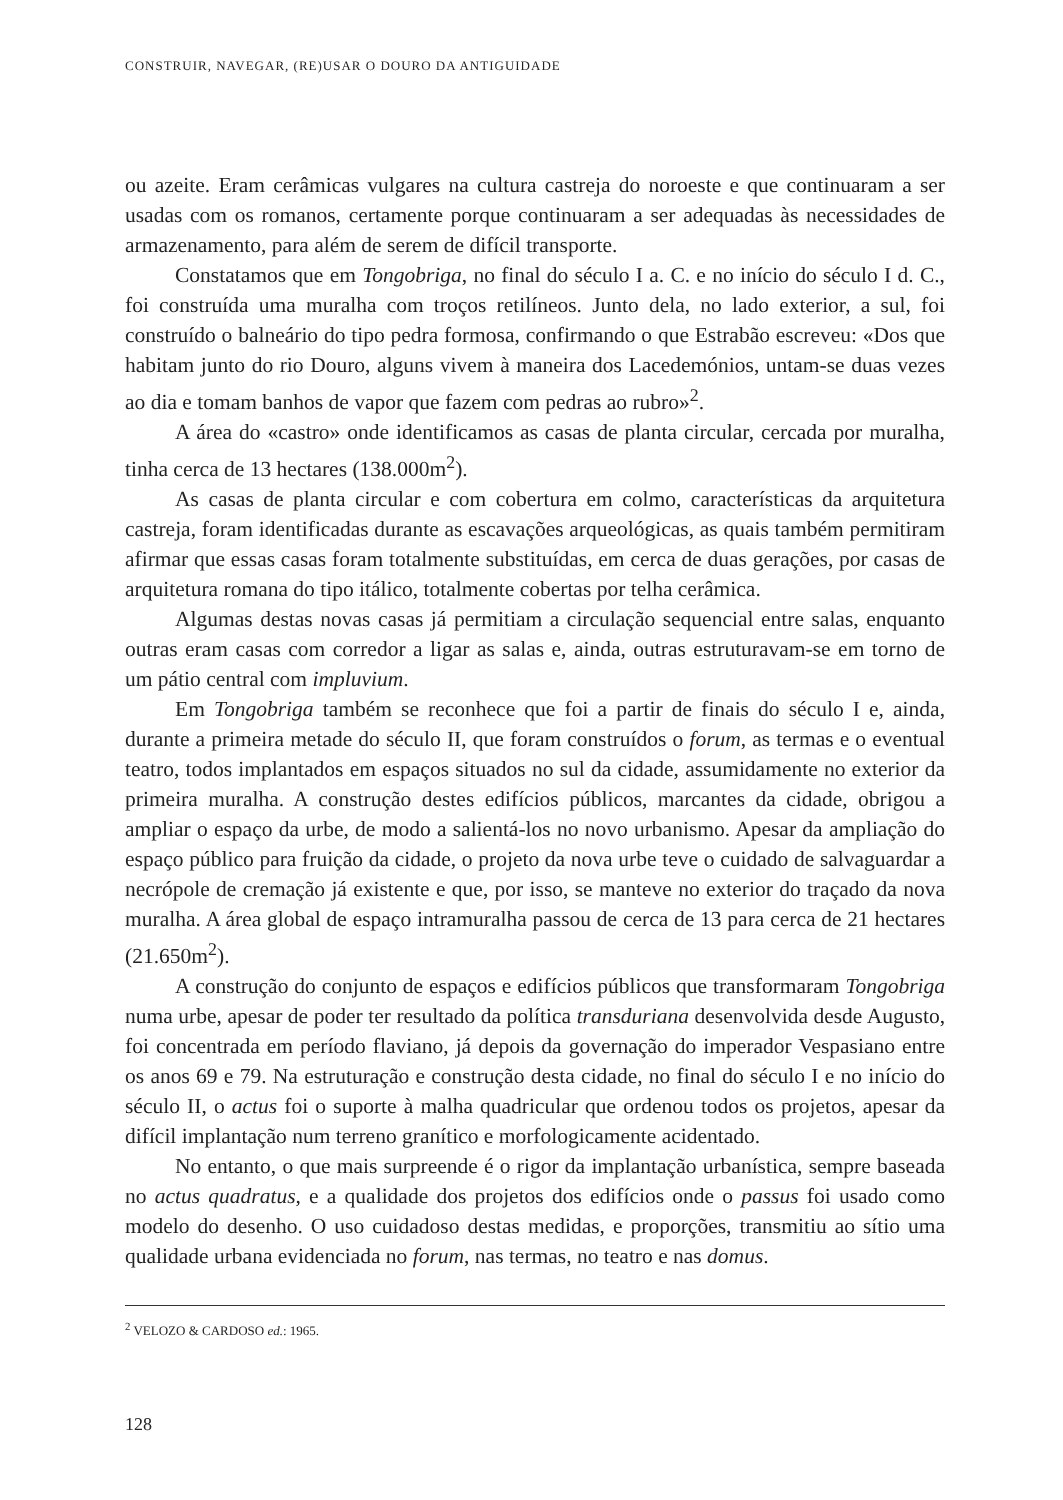CONSTRUIR, NAVEGAR, (RE)USAR O DOURO DA ANTIGUIDADE
ou azeite. Eram cerâmicas vulgares na cultura castreja do noroeste e que continuaram a ser usadas com os romanos, certamente porque continuaram a ser adequadas às necessidades de armazenamento, para além de serem de difícil transporte.
Constatamos que em Tongobriga, no final do século I a. C. e no início do século I d. C., foi construída uma muralha com troços retilíneos. Junto dela, no lado exterior, a sul, foi construído o balneário do tipo pedra formosa, confirmando o que Estrabão escreveu: «Dos que habitam junto do rio Douro, alguns vivem à maneira dos Lacedemónios, untam-se duas vezes ao dia e tomam banhos de vapor que fazem com pedras ao rubro»<sup>2</sup>.
A área do «castro» onde identificamos as casas de planta circular, cercada por muralha, tinha cerca de 13 hectares (138.000m<sup>2</sup>).
As casas de planta circular e com cobertura em colmo, características da arquitetura castreja, foram identificadas durante as escavações arqueológicas, as quais também permitiram afirmar que essas casas foram totalmente substituídas, em cerca de duas gerações, por casas de arquitetura romana do tipo itálico, totalmente cobertas por telha cerâmica.
Algumas destas novas casas já permitiam a circulação sequencial entre salas, enquanto outras eram casas com corredor a ligar as salas e, ainda, outras estruturavam-se em torno de um pátio central com impluvium.
Em Tongobriga também se reconhece que foi a partir de finais do século I e, ainda, durante a primeira metade do século II, que foram construídos o forum, as termas e o eventual teatro, todos implantados em espaços situados no sul da cidade, assumidamente no exterior da primeira muralha. A construção destes edifícios públicos, marcantes da cidade, obrigou a ampliar o espaço da urbe, de modo a salientá-los no novo urbanismo. Apesar da ampliação do espaço público para fruição da cidade, o projeto da nova urbe teve o cuidado de salvaguardar a necrópole de cremação já existente e que, por isso, se manteve no exterior do traçado da nova muralha. A área global de espaço intramuralha passou de cerca de 13 para cerca de 21 hectares (21.650m<sup>2</sup>).
A construção do conjunto de espaços e edifícios públicos que transformaram Tongobriga numa urbe, apesar de poder ter resultado da política transduriana desenvolvida desde Augusto, foi concentrada em período flaviano, já depois da governação do imperador Vespasiano entre os anos 69 e 79. Na estruturação e construção desta cidade, no final do século I e no início do século II, o actus foi o suporte à malha quadricular que ordenou todos os projetos, apesar da difícil implantação num terreno granítico e morfologicamente acidentado.
No entanto, o que mais surpreende é o rigor da implantação urbanística, sempre baseada no actus quadratus, e a qualidade dos projetos dos edifícios onde o passus foi usado como modelo do desenho. O uso cuidadoso destas medidas, e proporções, transmitiu ao sítio uma qualidade urbana evidenciada no forum, nas termas, no teatro e nas domus.
<sup>2</sup> VELOZO & CARDOSO ed.: 1965.
128